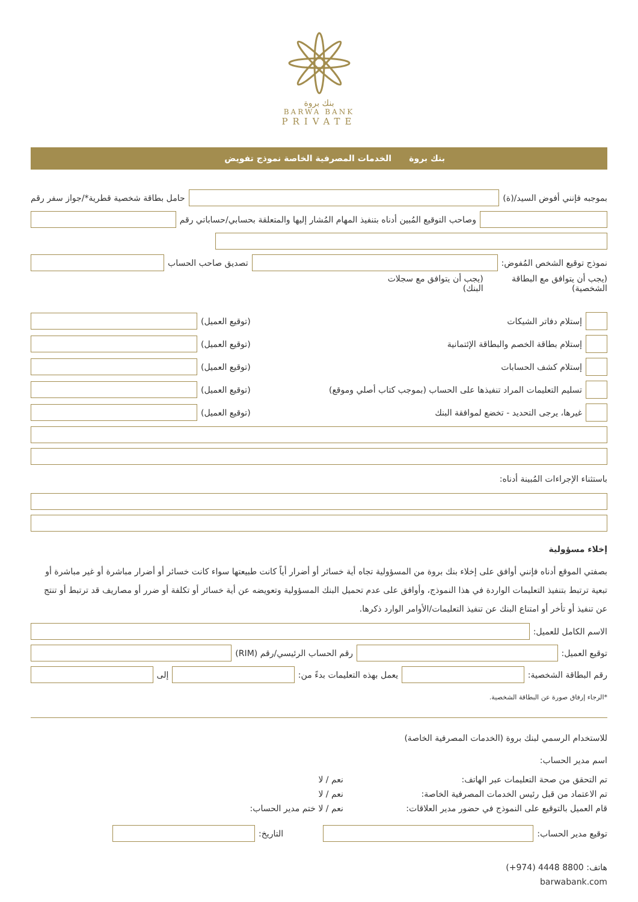بنك بروة
BARWA BANK
PRIVATE
بنك بروة الخدمات المصرفية الخاصة نموذج تفويض
بموجبه فإنني أفوض السيد/(ة)
حامل بطاقة شخصية قطرية*/جواز سفر رقم
وصاحب التوقيع المُبين أدناه بتنفيذ المهام المُشار إليها والمتعلقة بحسابي/حساباتي رقم
نموذج توقيع الشخص المُفوض:
تصديق صاحب الحساب
(يجب أن يتوافق مع البطاقة الشخصية) (يجب أن يتوافق مع سجلات البنك)
إستلام دفاتر الشيكات (توقيع العميل)
إستلام بطاقة الخصم والبطاقة الإئتمانية (توقيع العميل)
إستلام كشف الحسابات (توقيع العميل)
تسليم التعليمات المراد تنفيذها على الحساب (بموجب كتاب أصلي وموقع) (توقيع العميل)
غيرها، يرجى التحديد - تخضع لموافقة البنك (توقيع العميل)
باستثناء الإجراءات المُبينة أدناه:
إخلاء مسؤولية
بصفتي الموقع أدناه فإنني أوافق على إخلاء بنك بروة من المسؤولية تجاه أية خسائر أو أضرار أياً كانت طبيعتها سواء كانت خسائر أو أضرار مباشرة أو غير مباشرة أو تبعية ترتبط بتنفيذ التعليمات الواردة في هذا النموذج، وأوافق على عدم تحميل البنك المسؤولية وتعويضه عن أية خسائر أو تكلفة أو ضرر أو مصاريف قد ترتبط أو تنتج عن تنفيذ أو تأخر أو امتناع البنك عن تنفيذ التعليمات/الأوامر الوارد ذكرها.
الاسم الكامل للعميل:
توقيع العميل:
رقم الحساب الرئيسي/رقم (RIM)
رقم البطاقة الشخصية:
يعمل بهذه التعليمات بدءً من:
إلى
*الرجاء إرفاق صورة عن البطاقة الشخصية.
للاستخدام الرسمي لبنك بروة (الخدمات المصرفية الخاصة)
اسم مدير الحساب:
تم التحقق من صحة التعليمات عبر الهاتف: نعم / لا
تم الاعتماد من قبل رئيس الخدمات المصرفية الخاصة: نعم / لا
قام العميل بالتوقيع على النموذج في حضور مدير العلاقات: نعم / لا ختم مدير الحساب:
توقيع مدير الحساب:
التاريخ:
هاتف: 8800 4448 (974+)
barwabank.com